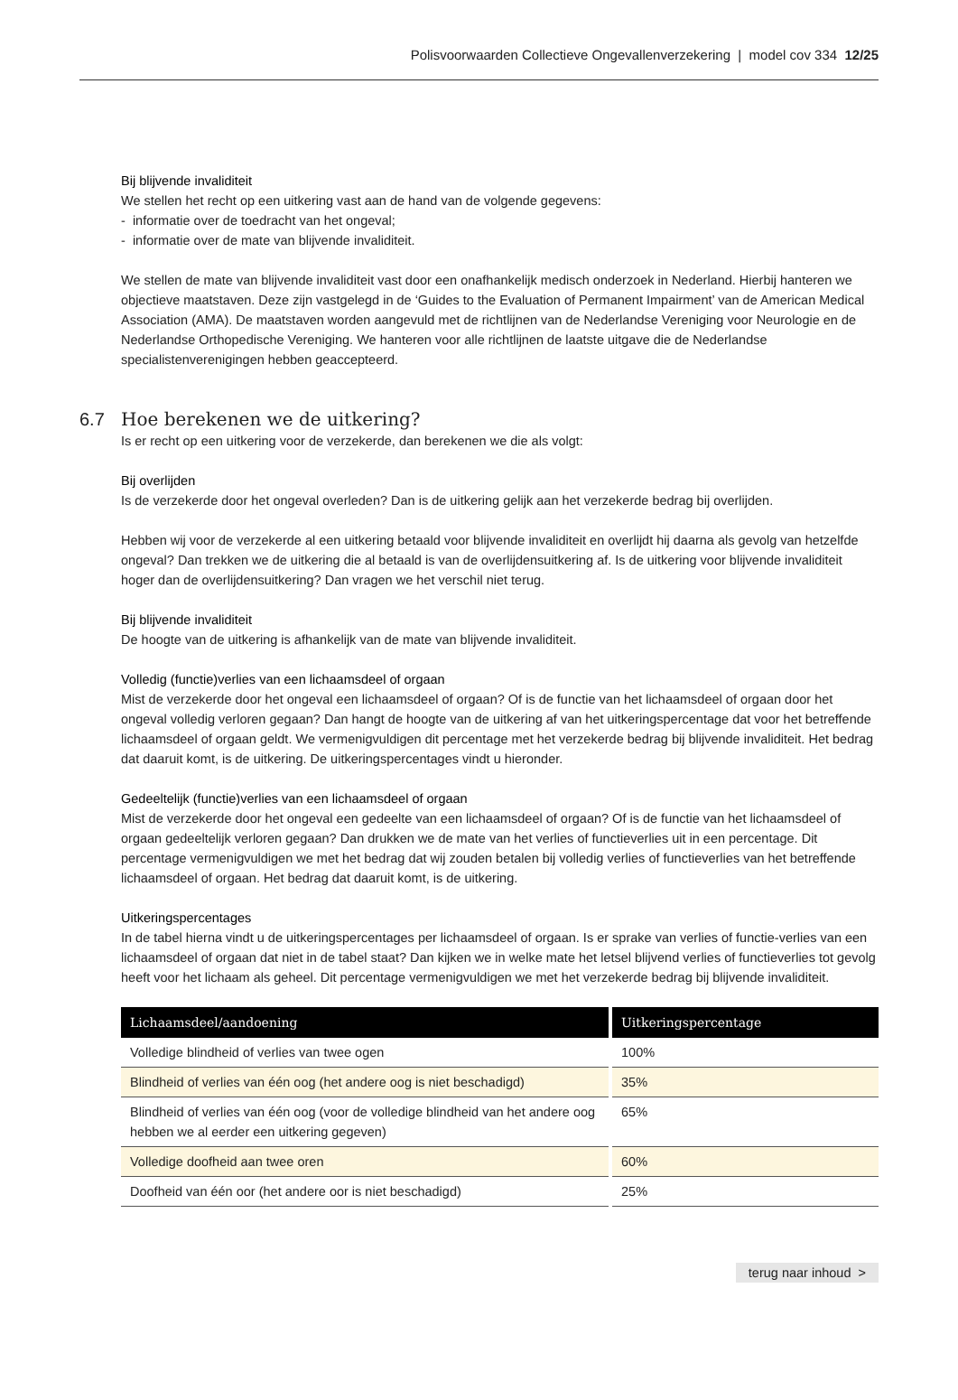Polisvoorwaarden Collectieve Ongevallenverzekering | model cov 334 12/25
Bij blijvende invaliditeit
We stellen het recht op een uitkering vast aan de hand van de volgende gegevens:
- informatie over de toedracht van het ongeval;
- informatie over de mate van blijvende invaliditeit.
We stellen de mate van blijvende invaliditeit vast door een onafhankelijk medisch onderzoek in Nederland. Hierbij hanteren we objectieve maatstaven. Deze zijn vastgelegd in de ‘Guides to the Evaluation of Permanent Impairment’ van de American Medical Association (AMA). De maatstaven worden aangevuld met de richtlijnen van de Nederlandse Vereniging voor Neurologie en de Nederlandse Orthopedische Vereniging. We hanteren voor alle richtlijnen de laatste uitgave die de Nederlandse specialistenverenigingen hebben geaccepteerd.
6.7 Hoe berekenen we de uitkering?
Is er recht op een uitkering voor de verzekerde, dan berekenen we die als volgt:
Bij overlijden
Is de verzekerde door het ongeval overleden? Dan is de uitkering gelijk aan het verzekerde bedrag bij overlijden.
Hebben wij voor de verzekerde al een uitkering betaald voor blijvende invaliditeit en overlijdt hij daarna als gevolg van hetzelfde ongeval? Dan trekken we de uitkering die al betaald is van de overlijdensuitkering af. Is de uitkering voor blijvende invaliditeit hoger dan de overlijdensuitkering? Dan vragen we het verschil niet terug.
Bij blijvende invaliditeit
De hoogte van de uitkering is afhankelijk van de mate van blijvende invaliditeit.
Volledig (functie)verlies van een lichaamsdeel of orgaan
Mist de verzekerde door het ongeval een lichaamsdeel of orgaan? Of is de functie van het lichaamsdeel of orgaan door het ongeval volledig verloren gegaan? Dan hangt de hoogte van de uitkering af van het uitkeringspercentage dat voor het betreffende lichaamsdeel of orgaan geldt. We vermenigvuldigen dit percentage met het verzekerde bedrag bij blijvende invaliditeit. Het bedrag dat daaruit komt, is de uitkering. De uitkeringspercentages vindt u hieronder.
Gedeeltelijk (functie)verlies van een lichaamsdeel of orgaan
Mist de verzekerde door het ongeval een gedeelte van een lichaamsdeel of orgaan? Of is de functie van het lichaamsdeel of orgaan gedeeltelijk verloren gegaan? Dan drukken we de mate van het verlies of functieverlies uit in een percentage. Dit percentage vermenigvuldigen we met het bedrag dat wij zouden betalen bij volledig verlies of functieverlies van het betreffende lichaamsdeel of orgaan. Het bedrag dat daaruit komt, is de uitkering.
Uitkeringspercentages
In de tabel hierna vindt u de uitkeringspercentages per lichaamsdeel of orgaan. Is er sprake van verlies of functie-verlies van een lichaamsdeel of orgaan dat niet in de tabel staat? Dan kijken we in welke mate het letsel blijvend verlies of functieverlies tot gevolg heeft voor het lichaam als geheel. Dit percentage vermenigvuldigen we met het verzekerde bedrag bij blijvende invaliditeit.
| Lichaamsdeel/aandoening | Uitkeringspercentage |
| --- | --- |
| Volledige blindheid of verlies van twee ogen | 100% |
| Blindheid of verlies van één oog (het andere oog is niet beschadigd) | 35% |
| Blindheid of verlies van één oog (voor de volledige blindheid van het andere oog hebben we al eerder een uitkering gegeven) | 65% |
| Volledige doofheid aan twee oren | 60% |
| Doofheid van één oor (het andere oor is niet beschadigd) | 25% |
terug naar inhoud >